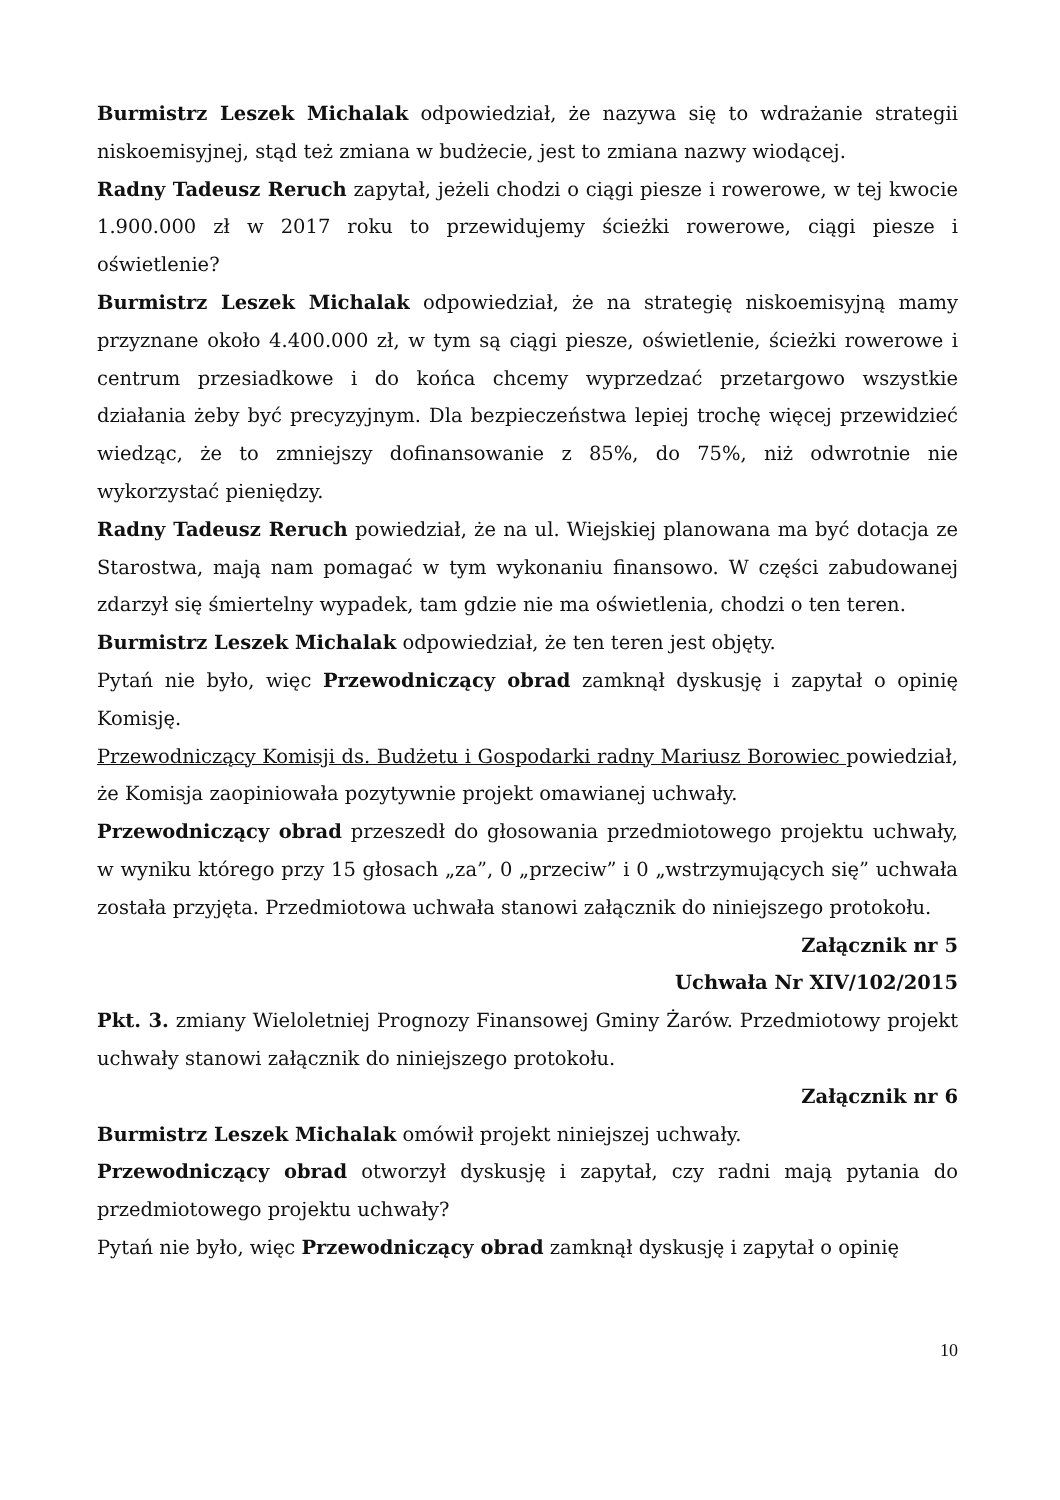Burmistrz Leszek Michalak odpowiedział, że nazywa się to wdrażanie strategii niskoemisyjnej, stąd też zmiana w budżecie, jest to zmiana nazwy wiodącej.
Radny Tadeusz Reruch zapytał, jeżeli chodzi o ciągi piesze i rowerowe, w tej kwocie 1.900.000 zł w 2017 roku to przewidujemy ścieżki rowerowe, ciągi piesze i oświetlenie?
Burmistrz Leszek Michalak odpowiedział, że na strategię niskoemisyjną mamy przyznane około 4.400.000 zł, w tym są ciągi piesze, oświetlenie, ścieżki rowerowe i centrum przesiadkowe i do końca chcemy wyprzedzać przetargowo wszystkie działania żeby być precyzyjnym. Dla bezpieczeństwa lepiej trochę więcej przewidzieć wiedząc, że to zmniejszy dofinansowanie z 85%, do 75%, niż odwrotnie nie wykorzystać pieniędzy.
Radny Tadeusz Reruch powiedział, że na ul. Wiejskiej planowana ma być dotacja ze Starostwa, mają nam pomagać w tym wykonaniu finansowo. W części zabudowanej zdarzył się śmiertelny wypadek, tam gdzie nie ma oświetlenia, chodzi o ten teren.
Burmistrz Leszek Michalak odpowiedział, że ten teren jest objęty.
Pytań nie było, więc Przewodniczący obrad zamknął dyskusję i zapytał o opinię Komisję.
Przewodniczący Komisji ds. Budżetu i Gospodarki radny Mariusz Borowiec powiedział, że Komisja zaopiniowała pozytywnie projekt omawianej uchwały.
Przewodniczący obrad przeszedł do głosowania przedmiotowego projektu uchwały, w wyniku którego przy 15 głosach „za”, 0 „przeciw” i 0 „wstrzymujących się” uchwała została przyjęta. Przedmiotowa uchwała stanowi załącznik do niniejszego protokołu.
Załącznik nr 5
Uchwała Nr XIV/102/2015
Pkt. 3. zmiany Wieloletniej Prognozy Finansowej Gminy Żarów. Przedmiotowy projekt uchwały stanowi załącznik do niniejszego protokołu.
Załącznik nr 6
Burmistrz Leszek Michalak omówił projekt niniejszej uchwały.
Przewodniczący obrad otworzył dyskusję i zapytał, czy radni mają pytania do przedmiotowego projektu uchwały?
Pytań nie było, więc Przewodniczący obrad zamknął dyskusję i zapytał o opinię
10